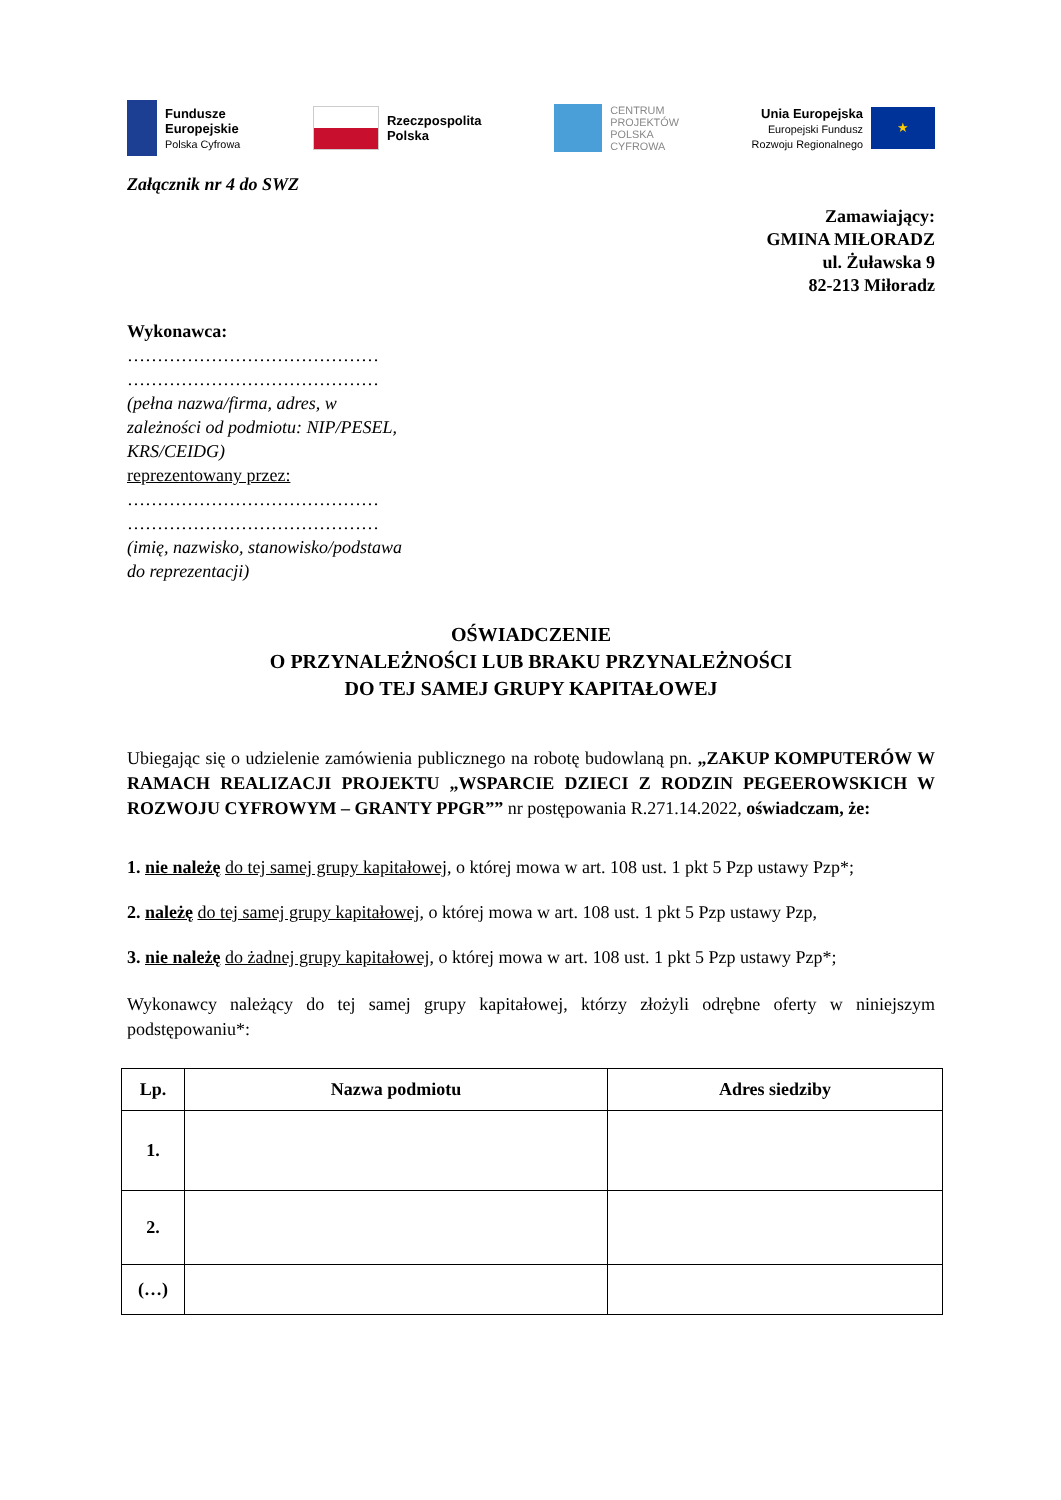Fundusze
Europejskie
Polska Cyfrowa
Rzeczpospolita
Polska
CENTRUM
PROJEKTÓW
POLSKA
CYFROWA
Unia Europejska
Europejski Fundusz
Rozwoju Regionalnego
★
Załącznik nr 4 do SWZ
Zamawiający:
GMINA MIŁORADZ
ul. Żuławska 9
82-213 Miłoradz
Wykonawca:
……………………………………
……………………………………
(pełna nazwa/firma, adres, w zależności od podmiotu: NIP/PESEL, KRS/CEIDG)
reprezentowany przez:
……………………………………
……………………………………
(imię, nazwisko, stanowisko/podstawa do reprezentacji)
OŚWIADCZENIE
O PRZYNALEŻNOŚCI LUB BRAKU PRZYNALEŻNOŚCI
DO TEJ SAMEJ GRUPY KAPITAŁOWEJ
Ubiegając się o udzielenie zamówienia publicznego na robotę budowlaną pn. „ZAKUP KOMPUTERÓW W RAMACH REALIZACJI PROJEKTU „WSPARCIE DZIECI Z RODZIN PEGEEROWSKICH W ROZWOJU CYFROWYM – GRANTY PPGR”” nr postępowania R.271.14.2022, oświadczam, że:
1. nie należę do tej samej grupy kapitałowej, o której mowa w art. 108 ust. 1 pkt 5 Pzp ustawy Pzp*;
2. należę do tej samej grupy kapitałowej, o której mowa w art. 108 ust. 1 pkt 5 Pzp ustawy Pzp,
3. nie należę do żadnej grupy kapitałowej, o której mowa w art. 108 ust. 1 pkt 5 Pzp ustawy Pzp*;
Wykonawcy należący do tej samej grupy kapitałowej, którzy złożyli odrębne oferty w niniejszym podstępowaniu*:
| Lp. | Nazwa podmiotu | Adres siedziby |
| --- | --- | --- |
| 1. | | |
| 2. | | |
| (…) | | |